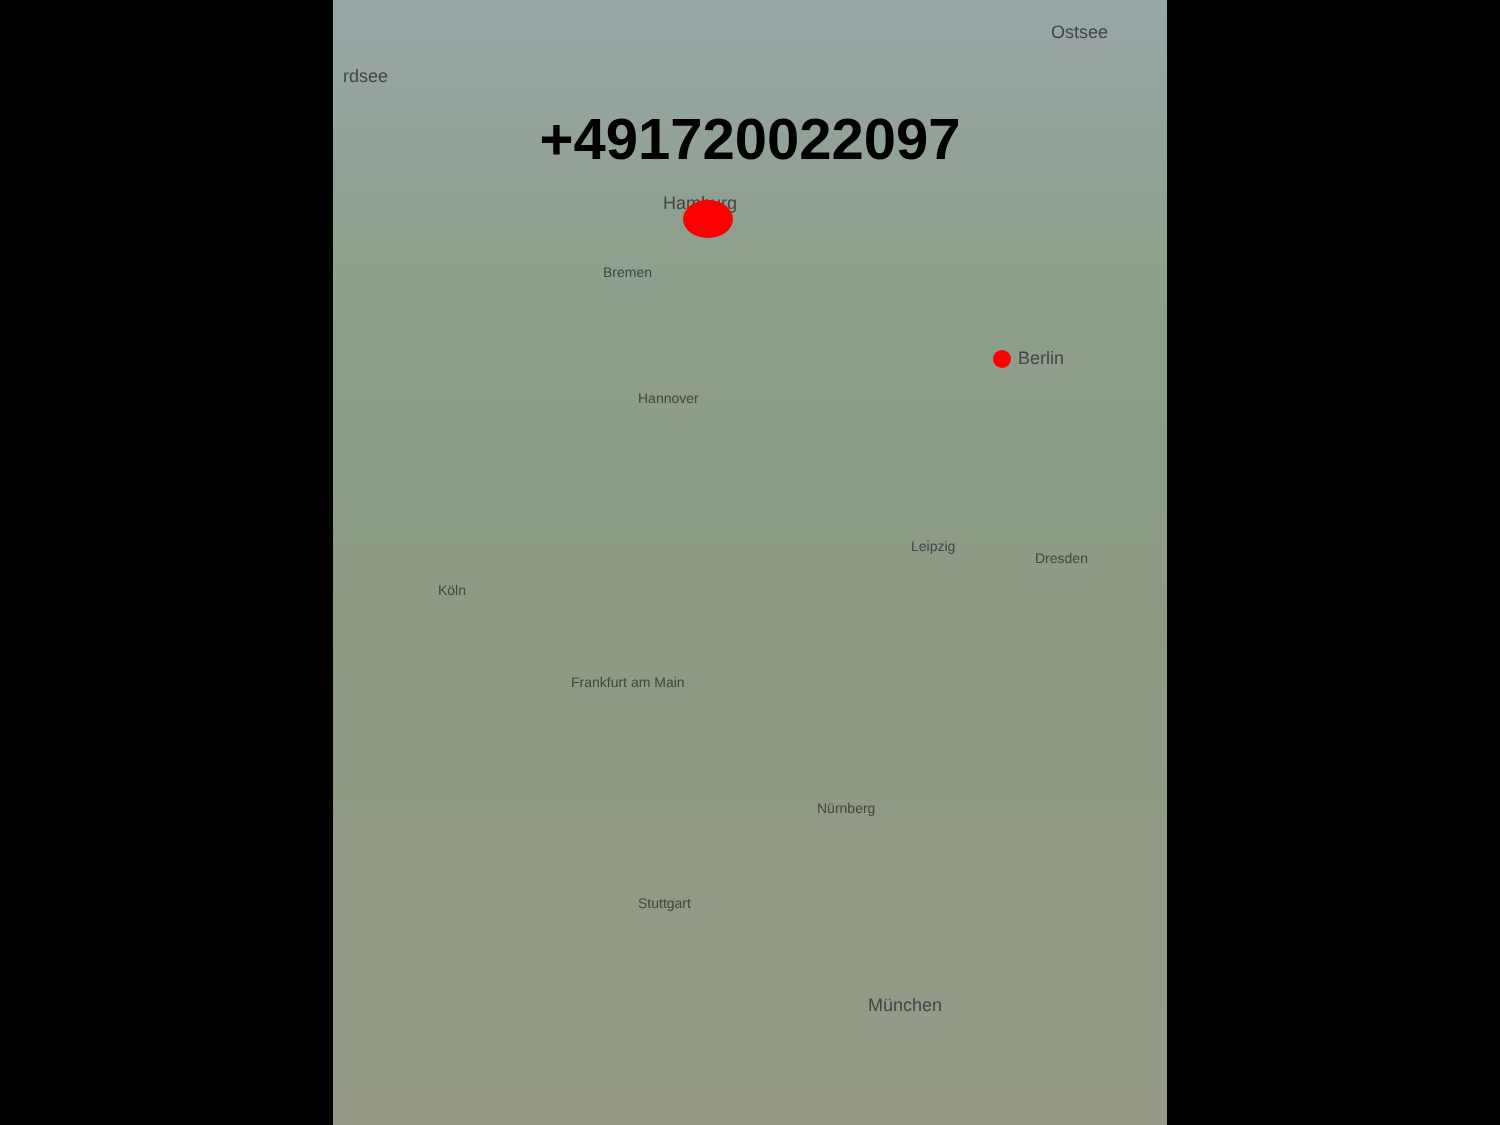+491720022097
Hamburg
Bremen
Hannover
Berlin
Leipzig
Dresden
Köln
Frankfurt am Main
Stuttgart
München
Nürnberg
Ostsee
rdsee